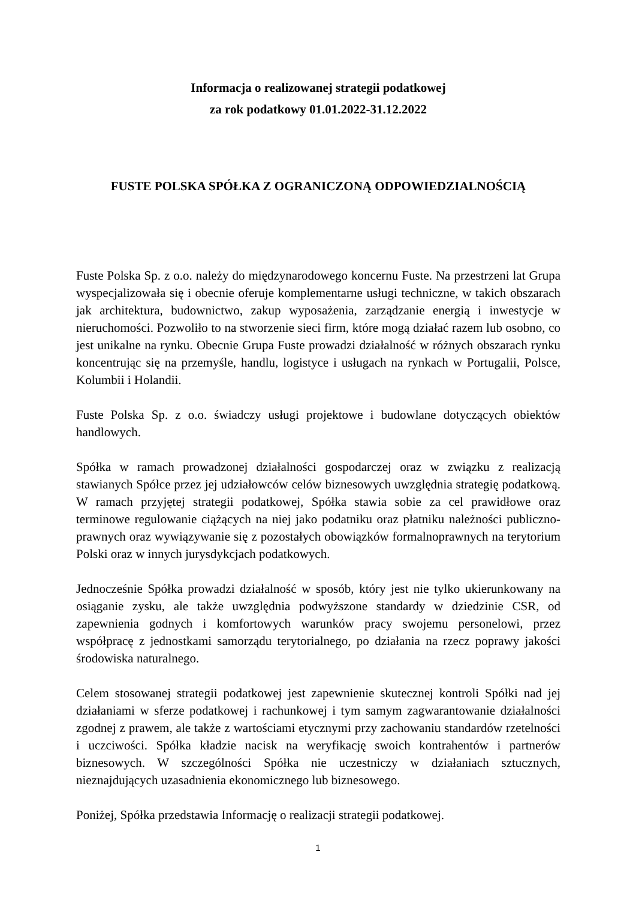Informacja o realizowanej strategii podatkowej
za rok podatkowy 01.01.2022-31.12.2022
FUSTE POLSKA SPÓŁKA Z OGRANICZONĄ ODPOWIEDZIALNOŚCIĄ
Fuste Polska Sp. z o.o. należy do międzynarodowego koncernu Fuste. Na przestrzeni lat Grupa wyspecjalizowała się i obecnie oferuje komplementarne usługi techniczne, w takich obszarach jak architektura, budownictwo, zakup wyposażenia, zarządzanie energią i inwestycje w nieruchomości. Pozwoliło to na stworzenie sieci firm, które mogą działać razem lub osobno, co jest unikalne na rynku. Obecnie Grupa Fuste prowadzi działalność w różnych obszarach rynku koncentrując się na przemyśle, handlu, logistyce i usługach na rynkach w Portugalii, Polsce, Kolumbii i Holandii.
Fuste Polska Sp. z o.o. świadczy usługi projektowe i budowlane dotyczących obiektów handlowych.
Spółka w ramach prowadzonej działalności gospodarczej oraz w związku z realizacją stawianych Spółce przez jej udziałowców celów biznesowych uwzględnia strategię podatkową. W ramach przyjętej strategii podatkowej, Spółka stawia sobie za cel prawidłowe oraz terminowe regulowanie ciążących na niej jako podatniku oraz płatniku należności publiczno-prawnych oraz wywiązywanie się z pozostałych obowiązków formalnoprawnych na terytorium Polski oraz w innych jurysdykcjach podatkowych.
Jednocześnie Spółka prowadzi działalność w sposób, który jest nie tylko ukierunkowany na osiąganie zysku, ale także uwzględnia podwyższone standardy w dziedzinie CSR, od zapewnienia godnych i komfortowych warunków pracy swojemu personelowi, przez współpracę z jednostkami samorządu terytorialnego, po działania na rzecz poprawy jakości środowiska naturalnego.
Celem stosowanej strategii podatkowej jest zapewnienie skutecznej kontroli Spółki nad jej działaniami w sferze podatkowej i rachunkowej i tym samym zagwarantowanie działalności zgodnej z prawem, ale także z wartościami etycznymi przy zachowaniu standardów rzetelności i uczciwości. Spółka kładzie nacisk na weryfikację swoich kontrahentów i partnerów biznesowych. W szczególności Spółka nie uczestniczy w działaniach sztucznych, nieznajdujących uzasadnienia ekonomicznego lub biznesowego.
Poniżej, Spółka przedstawia Informację o realizacji strategii podatkowej.
1